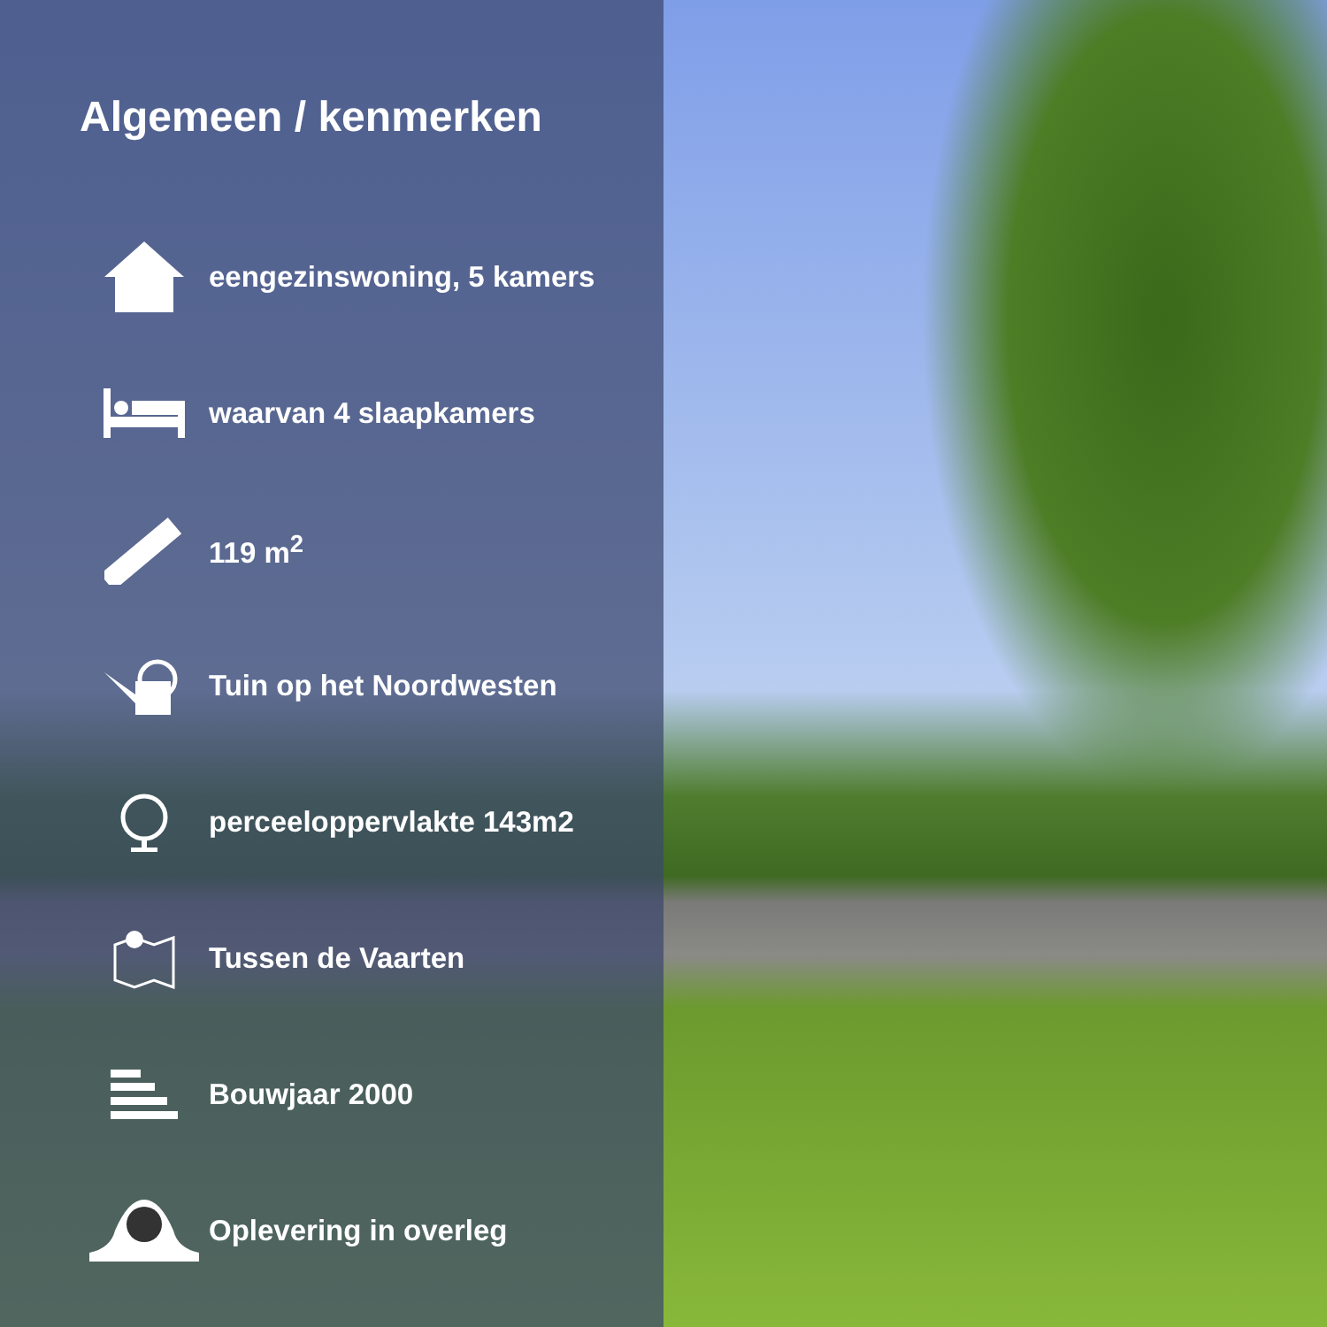Algemeen / kenmerken
eengezinswoning, 5 kamers
waarvan 4 slaapkamers
119 m<sup>2</sup>
Tuin op het Noordwesten
perceeloppervlakte 143m2
Tussen de Vaarten
Bouwjaar 2000
Oplevering in overleg